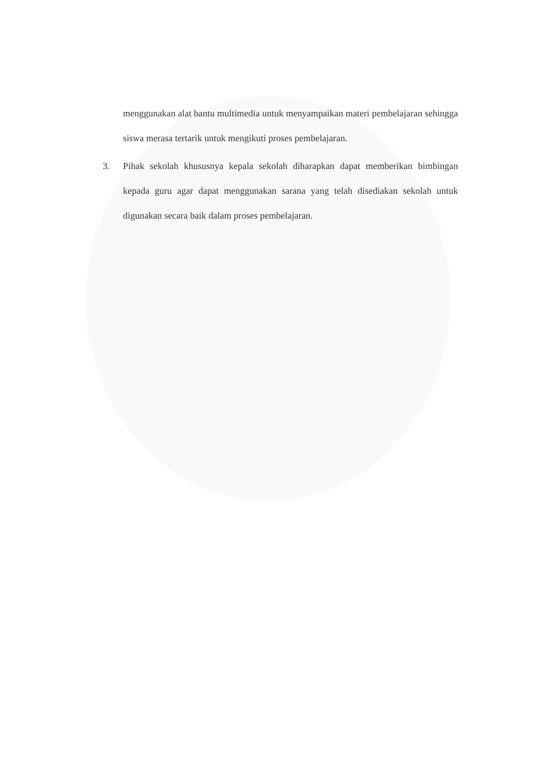menggunakan alat bantu multimedia untuk menyampaikan materi pembelajaran sehingga siswa merasa tertarik untuk mengikuti proses pembelajaran.
3. Pihak sekolah khususnya kepala sekolah diharapkan dapat memberikan bimbingan kepada guru agar dapat menggunakan sarana yang telah disediakan sekolah untuk digunakan secara baik dalam proses pembelajaran.